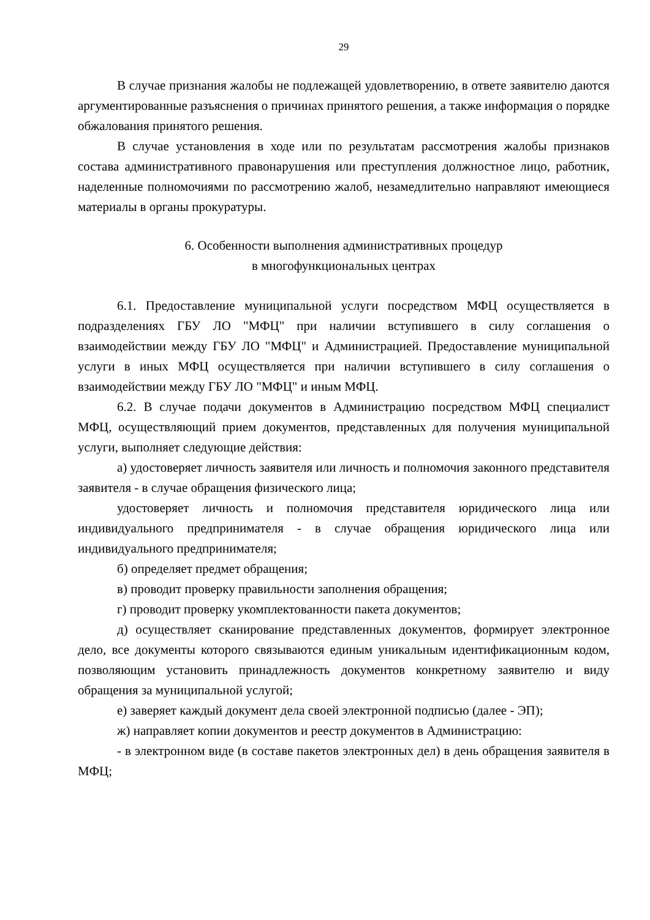29
В случае признания жалобы не подлежащей удовлетворению, в ответе заявителю даются аргументированные разъяснения о причинах принятого решения, а также информация о порядке обжалования принятого решения.
В случае установления в ходе или по результатам рассмотрения жалобы признаков состава административного правонарушения или преступления должностное лицо, работник, наделенные полномочиями по рассмотрению жалоб, незамедлительно направляют имеющиеся материалы в органы прокуратуры.
6. Особенности выполнения административных процедур
в многофункциональных центрах
6.1. Предоставление муниципальной услуги посредством МФЦ осуществляется в подразделениях ГБУ ЛО "МФЦ" при наличии вступившего в силу соглашения о взаимодействии между ГБУ ЛО "МФЦ" и Администрацией. Предоставление муниципальной услуги в иных МФЦ осуществляется при наличии вступившего в силу соглашения о взаимодействии между ГБУ ЛО "МФЦ" и иным МФЦ.
6.2. В случае подачи документов в Администрацию посредством МФЦ специалист МФЦ, осуществляющий прием документов, представленных для получения муниципальной услуги, выполняет следующие действия:
а) удостоверяет личность заявителя или личность и полномочия законного представителя заявителя - в случае обращения физического лица;
удостоверяет личность и полномочия представителя юридического лица или индивидуального предпринимателя - в случае обращения юридического лица или индивидуального предпринимателя;
б) определяет предмет обращения;
в) проводит проверку правильности заполнения обращения;
г) проводит проверку укомплектованности пакета документов;
д) осуществляет сканирование представленных документов, формирует электронное дело, все документы которого связываются единым уникальным идентификационным кодом, позволяющим установить принадлежность документов конкретному заявителю и виду обращения за муниципальной услугой;
е) заверяет каждый документ дела своей электронной подписью (далее - ЭП);
ж) направляет копии документов и реестр документов в Администрацию:
- в электронном виде (в составе пакетов электронных дел) в день обращения заявителя в МФЦ;